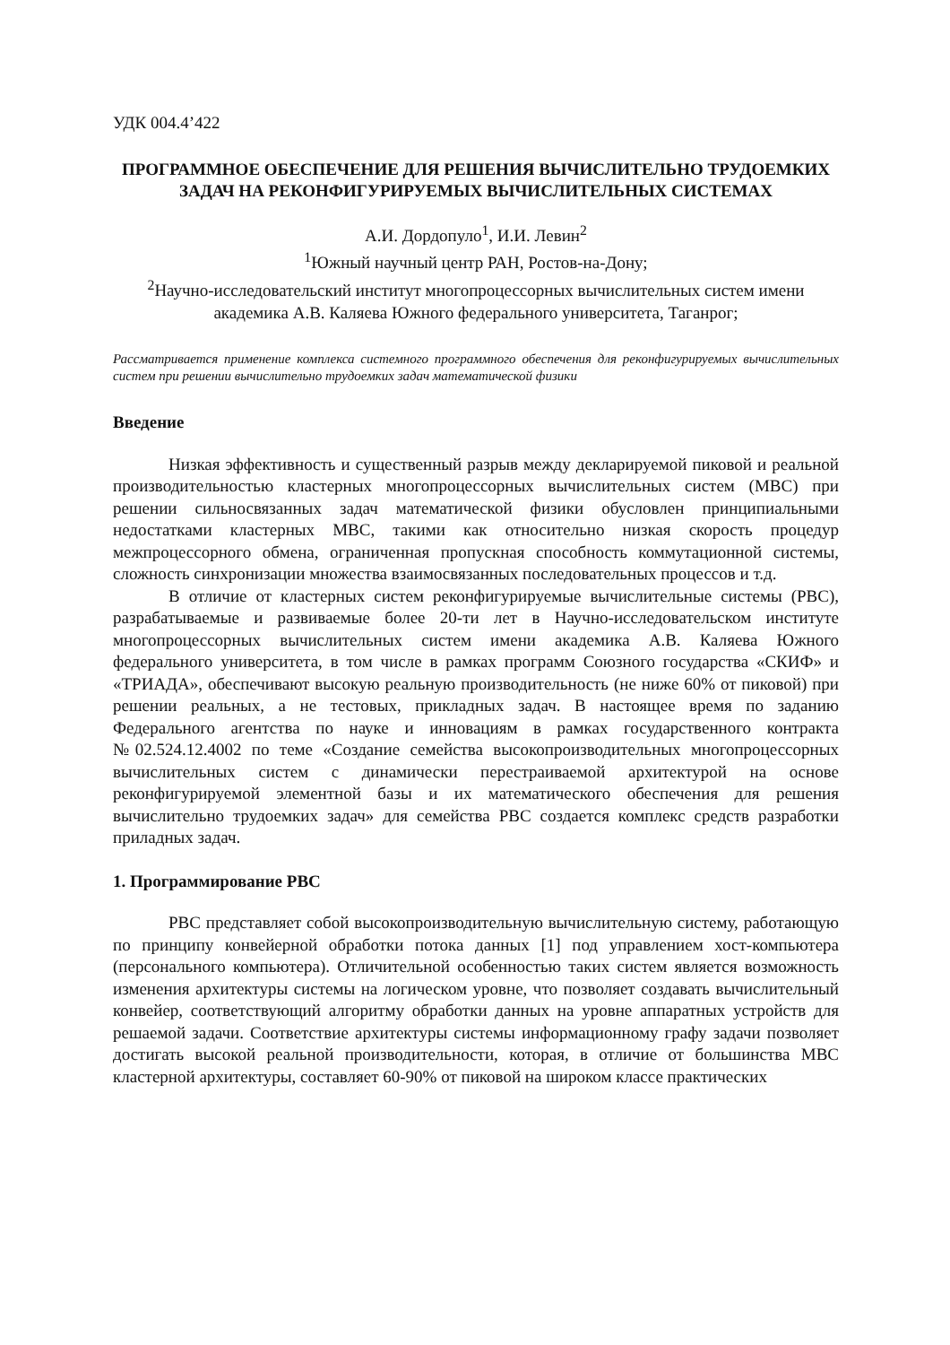УДК 004.4’422
ПРОГРАММНОЕ ОБЕСПЕЧЕНИЕ ДЛЯ РЕШЕНИЯ ВЫЧИСЛИТЕЛЬНО ТРУДОЕМКИХ ЗАДАЧ НА РЕКОНФИГУРИРУЕМЫХ ВЫЧИСЛИТЕЛЬНЫХ СИСТЕМАХ
А.И. Дордопуло<sup>1</sup>, И.И. Левин<sup>2</sup>
<sup>1</sup> Южный научный центр РАН, Ростов-на-Дону;
<sup>2</sup> Научно-исследовательский институт многопроцессорных вычислительных систем имени академика А.В. Каляева Южного федерального университета, Таганрог;
Рассматривается применение комплекса системного программного обеспечения для реконфигурируемых вычислительных систем при решении вычислительно трудоемких задач математической физики
Введение
Низкая эффективность и существенный разрыв между декларируемой пиковой и реальной производительностью кластерных многопроцессорных вычислительных систем (МВС) при решении сильносвязанных задач математической физики обусловлен принципиальными недостатками кластерных МВС, такими как относительно низкая скорость процедур межпроцессорного обмена, ограниченная пропускная способность коммутационной системы, сложность синхронизации множества взаимосвязанных последовательных процессов и т.д.
В отличие от кластерных систем реконфигурируемые вычислительные системы (РВС), разрабатываемые и развиваемые более 20-ти лет в Научно-исследовательском институте многопроцессорных вычислительных систем имени академика А.В. Каляева Южного федерального университета, в том числе в рамках программ Союзного государства «СКИФ» и «ТРИАДА», обеспечивают высокую реальную производительность (не ниже 60% от пиковой) при решении реальных, а не тестовых, прикладных задач. В настоящее время по заданию Федерального агентства по науке и инновациям в рамках государственного контракта №02.524.12.4002 по теме «Создание семейства высокопроизводительных многопроцессорных вычислительных систем с динамически перестраиваемой архитектурой на основе реконфигурируемой элементной базы и их математического обеспечения для решения вычислительно трудоемких задач» для семейства РВС создается комплекс средств разработки приладных задач.
1. Программирование РВС
РВС представляет собой высокопроизводительную вычислительную систему, работающую по принципу конвейерной обработки потока данных [1] под управлением хост-компьютера (персонального компьютера). Отличительной особенностью таких систем является возможность изменения архитектуры системы на логическом уровне, что позволяет создавать вычислительный конвейер, соответствующий алгоритму обработки данных на уровне аппаратных устройств для решаемой задачи. Соответствие архитектуры системы информационному графу задачи позволяет достигать высокой реальной производительности, которая, в отличие от большинства МВС кластерной архитектуры, составляет 60-90% от пиковой на широком классе практических